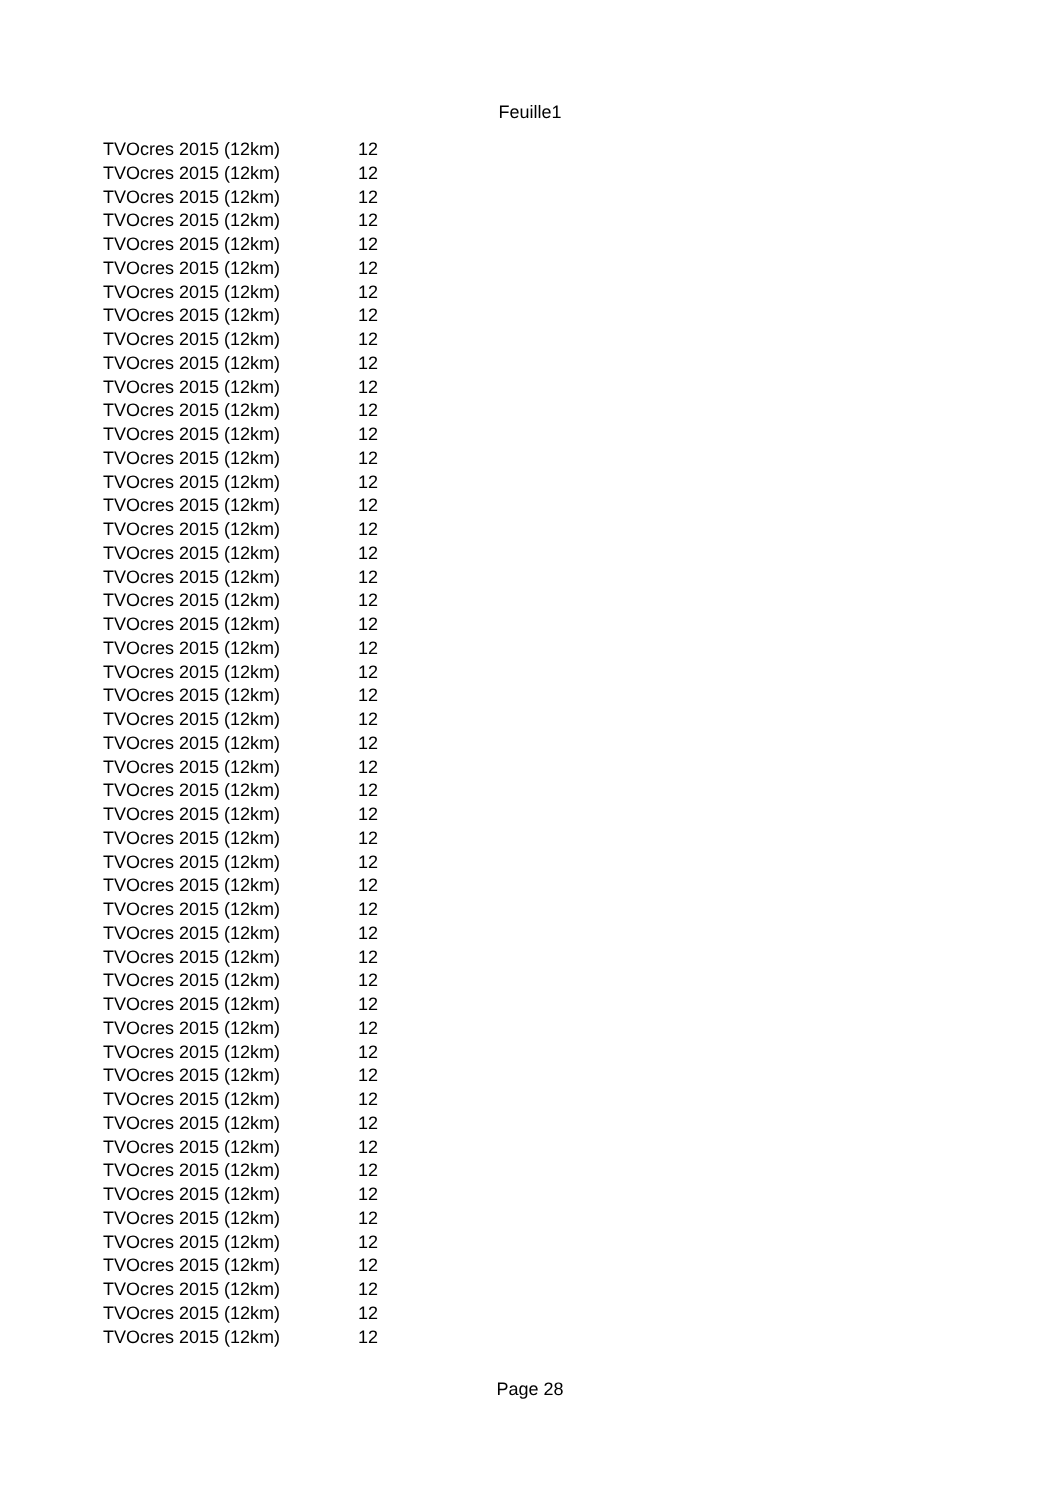Feuille1
| TVOcres 2015 (12km) | 12 |
| TVOcres 2015 (12km) | 12 |
| TVOcres 2015 (12km) | 12 |
| TVOcres 2015 (12km) | 12 |
| TVOcres 2015 (12km) | 12 |
| TVOcres 2015 (12km) | 12 |
| TVOcres 2015 (12km) | 12 |
| TVOcres 2015 (12km) | 12 |
| TVOcres 2015 (12km) | 12 |
| TVOcres 2015 (12km) | 12 |
| TVOcres 2015 (12km) | 12 |
| TVOcres 2015 (12km) | 12 |
| TVOcres 2015 (12km) | 12 |
| TVOcres 2015 (12km) | 12 |
| TVOcres 2015 (12km) | 12 |
| TVOcres 2015 (12km) | 12 |
| TVOcres 2015 (12km) | 12 |
| TVOcres 2015 (12km) | 12 |
| TVOcres 2015 (12km) | 12 |
| TVOcres 2015 (12km) | 12 |
| TVOcres 2015 (12km) | 12 |
| TVOcres 2015 (12km) | 12 |
| TVOcres 2015 (12km) | 12 |
| TVOcres 2015 (12km) | 12 |
| TVOcres 2015 (12km) | 12 |
| TVOcres 2015 (12km) | 12 |
| TVOcres 2015 (12km) | 12 |
| TVOcres 2015 (12km) | 12 |
| TVOcres 2015 (12km) | 12 |
| TVOcres 2015 (12km) | 12 |
| TVOcres 2015 (12km) | 12 |
| TVOcres 2015 (12km) | 12 |
| TVOcres 2015 (12km) | 12 |
| TVOcres 2015 (12km) | 12 |
| TVOcres 2015 (12km) | 12 |
| TVOcres 2015 (12km) | 12 |
| TVOcres 2015 (12km) | 12 |
| TVOcres 2015 (12km) | 12 |
| TVOcres 2015 (12km) | 12 |
| TVOcres 2015 (12km) | 12 |
| TVOcres 2015 (12km) | 12 |
| TVOcres 2015 (12km) | 12 |
| TVOcres 2015 (12km) | 12 |
| TVOcres 2015 (12km) | 12 |
| TVOcres 2015 (12km) | 12 |
| TVOcres 2015 (12km) | 12 |
| TVOcres 2015 (12km) | 12 |
| TVOcres 2015 (12km) | 12 |
| TVOcres 2015 (12km) | 12 |
| TVOcres 2015 (12km) | 12 |
| TVOcres 2015 (12km) | 12 |
Page 28